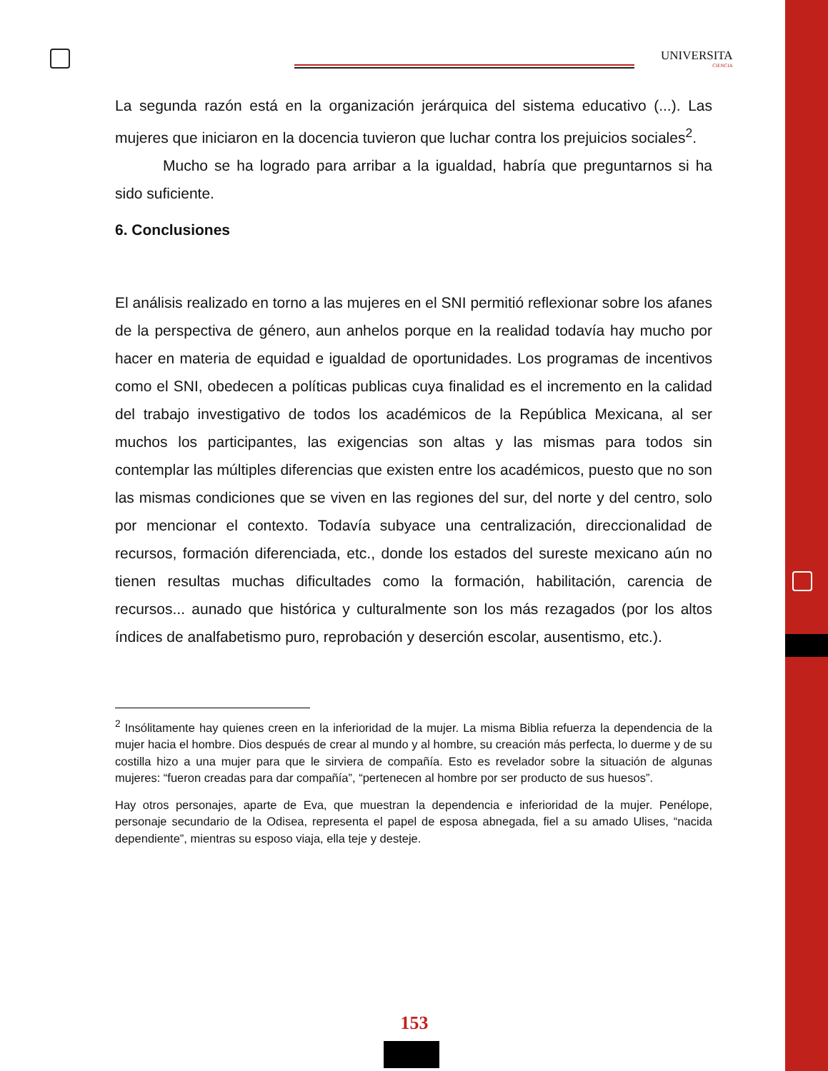UNIVERSITA
CIENCIA
La segunda razón está en la organización jerárquica del sistema educativo (...). Las mujeres que iniciaron en la docencia tuvieron que luchar contra los prejuicios sociales<sup>2</sup>.
Mucho se ha logrado para arribar a la igualdad, habría que preguntarnos si ha sido suficiente.
6. Conclusiones
El análisis realizado en torno a las mujeres en el SNI permitió reflexionar sobre los afanes de la perspectiva de género, aun anhelos porque en la realidad todavía hay mucho por hacer en materia de equidad e igualdad de oportunidades. Los programas de incentivos como el SNI, obedecen a políticas publicas cuya finalidad es el incremento en la calidad del trabajo investigativo de todos los académicos de la República Mexicana, al ser muchos los participantes, las exigencias son altas y las mismas para todos sin contemplar las múltiples diferencias que existen entre los académicos, puesto que no son las mismas condiciones que se viven en las regiones del sur, del norte y del centro, solo por mencionar el contexto. Todavía subyace una centralización, direccionalidad de recursos, formación diferenciada, etc., donde los estados del sureste mexicano aún no tienen resultas muchas dificultades como la formación, habilitación, carencia de recursos... aunado que histórica y culturalmente son los más rezagados (por los altos índices de analfabetismo puro, reprobación y deserción escolar, ausentismo, etc.).
<sup>2</sup> Insólitamente hay quienes creen en la inferioridad de la mujer. La misma Biblia refuerza la dependencia de la mujer hacia el hombre. Dios después de crear al mundo y al hombre, su creación más perfecta, lo duerme y de su costilla hizo a una mujer para que le sirviera de compañía. Esto es revelador sobre la situación de algunas mujeres: “fueron creadas para dar compañía”, “pertenecen al hombre por ser producto de sus huesos”.
Hay otros personajes, aparte de Eva, que muestran la dependencia e inferioridad de la mujer. Penélope, personaje secundario de la Odisea, representa el papel de esposa abnegada, fiel a su amado Ulises, “nacida dependiente”, mientras su esposo viaja, ella teje y desteje.
153